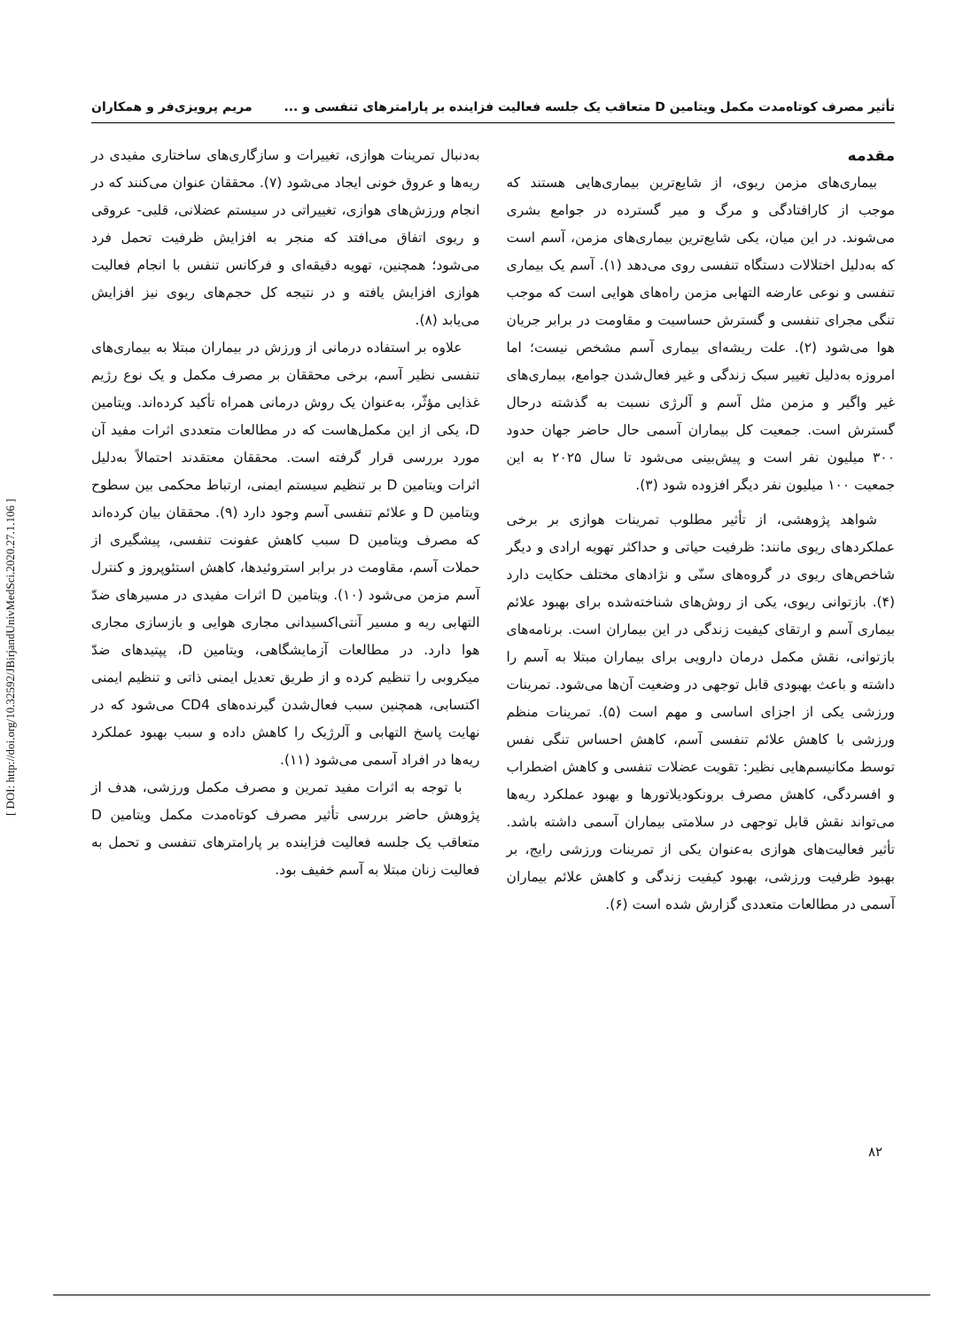تأثیر مصرف کوتاه‌مدت مکمل ویتامین D متعاقب یک جلسه فعالیت فزاینده بر پارامترهای تنفسی و ... مریم پرویزی‌فر و همکاران
مقدمه
بیماری‌های مزمن ریوی، از شایع‌ترین بیماری‌هایی هستند که موجب از کارافتادگی و مرگ و میر گسترده در جوامع بشری می‌شوند. در این میان، یکی شایع‌ترین بیماری‌های مزمن، آسم است که به‌دلیل اختلالات دستگاه تنفسی روی می‌دهد (۱). آسم یک بیماری تنفسی و نوعی عارضه التهابی مزمن راه‌های هوایی است که موجب تنگی مجرای تنفسی و گسترش حساسیت و مقاومت در برابر جریان هوا می‌شود (۲). علت ریشه‌ای بیماری آسم مشخص نیست؛ اما امروزه به‌دلیل تغییر سبک زندگی و غیر فعال‌شدن جوامع، بیماری‌های غیر واگیر و مزمن مثل آسم و آلرژی نسبت به گذشته درحال گسترش است. جمعیت کل بیماران آسمی حال حاضر جهان حدود ۳۰۰ میلیون نفر است و پیش‌بینی می‌شود تا سال ۲۰۲۵ به این جمعیت ۱۰۰ میلیون نفر دیگر افزوده شود (۳).
شواهد پژوهشی، از تأثیر مطلوب تمرینات هوازی بر برخی عملکردهای ریوی مانند: ظرفیت حیاتی و حداکثر تهویه ارادی و دیگر شاخص‌های ریوی در گروه‌های سنّی و نژادهای مختلف حکایت دارد (۴). بازتوانی ریوی، یکی از روش‌های شناخته‌شده برای بهبود علائم بیماری آسم و ارتقای کیفیت زندگی در این بیماران است. برنامه‌های بازتوانی، نقش مکمل درمان دارویی برای بیماران مبتلا به آسم را داشته و باعث بهبودی قابل توجهی در وضعیت آن‌ها می‌شود. تمرینات ورزشی یکی از اجزای اساسی و مهم است (۵). تمرینات منظم ورزشی با کاهش علائم تنفسی آسم، کاهش احساس تنگی نفس توسط مکانیسم‌هایی نظیر: تقویت عضلات تنفسی و کاهش اضطراب و افسردگی، کاهش مصرف برونکودیلاتورها و بهبود عملکرد ریه‌ها می‌تواند نقش قابل توجهی در سلامتی بیماران آسمی داشته باشد. تأثیر فعالیت‌های هوازی به‌عنوان یکی از تمرینات ورزشی رایج، بر بهبود ظرفیت ورزشی، بهبود کیفیت زندگی و کاهش علائم بیماران آسمی در مطالعات متعددی گزارش شده است (۶).
به‌دنبال تمرینات هوازی، تغییرات و سازگاری‌های ساختاری مفیدی در ریه‌ها و عروق خونی ایجاد می‌شود (۷). محققان عنوان می‌کنند که در انجام ورزش‌های هوازی، تغییراتی در سیستم عضلانی، قلبی- عروقی و ریوی اتفاق می‌افتد که منجر به افزایش ظرفیت تحمل فرد می‌شود؛ همچنین، تهویه دقیقه‌ای و فرکانس تنفس با انجام فعالیت هوازی افزایش یافته و در نتیجه کل حجم‌های ریوی نیز افزایش می‌یابد (۸).
علاوه بر استفاده درمانی از ورزش در بیماران مبتلا به بیماری‌های تنفسی نظیر آسم، برخی محققان بر مصرف مکمل و یک نوع رژیم غذایی مؤثّر، به‌عنوان یک روش درمانی همراه تأکید کرده‌اند. ویتامین D، یکی از این مکمل‌هاست که در مطالعات متعددی اثرات مفید آن مورد بررسی قرار گرفته است. محققان معتقدند احتمالاً به‌دلیل اثرات ویتامین D بر تنظیم سیستم ایمنی، ارتباط محکمی بین سطوح ویتامین D و علائم تنفسی آسم وجود دارد (۹). محققان بیان کرده‌اند که مصرف ویتامین D سبب کاهش عفونت تنفسی، پیشگیری از حملات آسم، مقاومت در برابر استروئیدها، کاهش استئوپروز و کنترل آسم مزمن می‌شود (۱۰). ویتامین D اثرات مفیدی در مسیرهای ضدّ التهابی ریه و مسیر آنتی‌اکسیدانی مجاری هوایی و بازسازی مجاری هوا دارد. در مطالعات آزمایشگاهی، ویتامین D، پپتیدهای ضدّ میکروبی را تنظیم کرده و از طریق تعدیل ایمنی ذاتی و تنظیم ایمنی اکتسابی، همچنین سبب فعال‌شدن گیرنده‌های CD4 می‌شود که در نهایت پاسخ التهابی و آلرژیک را کاهش داده و سبب بهبود عملکرد ریه‌ها در افراد آسمی می‌شود (۱۱).
با توجه به اثرات مفید تمرین و مصرف مکمل ورزشی، هدف از پژوهش حاضر بررسی تأثیر مصرف کوتاه‌مدت مکمل ویتامین D متعاقب یک جلسه فعالیت فزاینده بر پارامترهای تنفسی و تحمل به فعالیت زنان مبتلا به آسم خفیف بود.
[ DOI: http://doi.org/10.32592/JBirjandUnivMedSci.2020.27.1.106 ]
۸۲